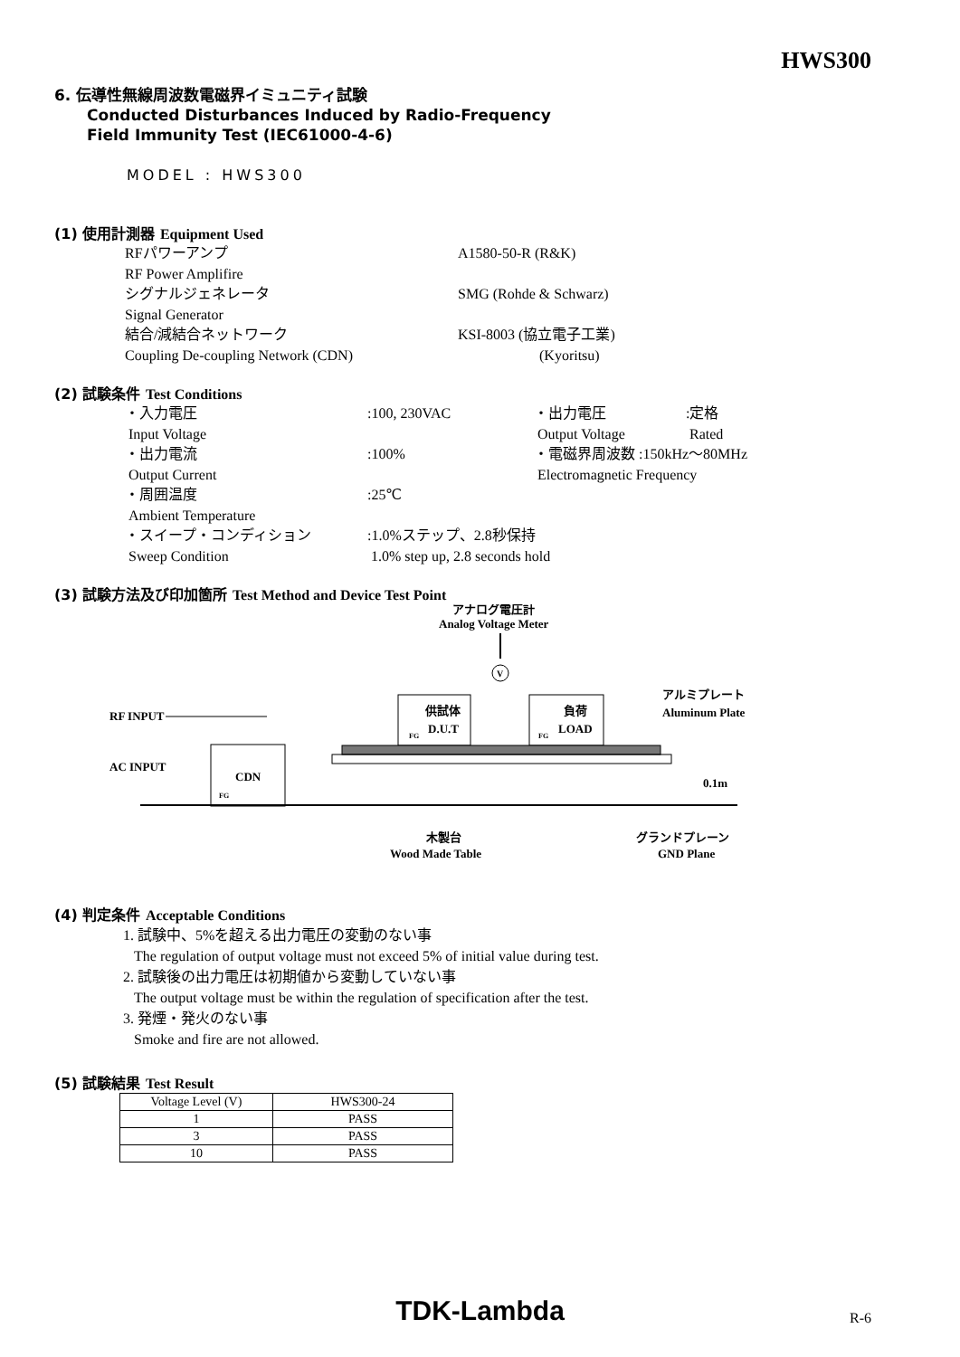HWS300
6. 伝導性無線周波数電磁界イミュニティ試験
Conducted Disturbances Induced by Radio-Frequency
Field Immunity Test (IEC61000-4-6)
MODEL : HWS300
(1) 使用計測器 Equipment Used
RFパワーアンプ
RF Power Amplifire A1580-50-R (R&K)
シグナルジェネレータ
Signal Generator SMG (Rohde & Schwarz)
結合/減結合ネットワーク
Coupling De-coupling Network (CDN) KSI-8003 (協立電子工業)
(Kyoritsu)
(2) 試験条件 Test Conditions
・入力電圧
Input Voltage:100, 230VAC ・出力電圧
Output Voltage:定格
Rated
・出力電流
Output Current:100% ・電磁界周波数 :150kHz～80MHz
Electromagnetic Frequency
・周囲温度
Ambient Temperature:25℃
・スイープ・コンディション
Sweep Condition:1.0%ステップ、2.8秒保持
1.0% step up, 2.8 seconds hold
(3) 試験方法及び印加箇所 Test Method and Device Test Point
アナログ電圧計
Analog Voltage Meter
V
RF INPUT
AC INPUT
CDN
FG
供試体
D.U.T
FG
負荷
LOAD
FG
アルミプレート
Aluminum Plate
0.1m
木製台
Wood Made Table
グランドプレーン
GND Plane
(4) 判定条件 Acceptable Conditions
1. 試験中、5%を超える出力電圧の変動のない事
The regulation of output voltage must not exceed 5% of initial value during test.
2. 試験後の出力電圧は初期値から変動していない事
The output voltage must be within the regulation of specification after the test.
3. 発煙・発火のない事
Smoke and fire are not allowed.
(5) 試験結果 Test Result
| Voltage Level (V) | HWS300-24 |
| --- | --- |
| 1 | PASS |
| 3 | PASS |
| 10 | PASS |
TDK-Lambda R-6